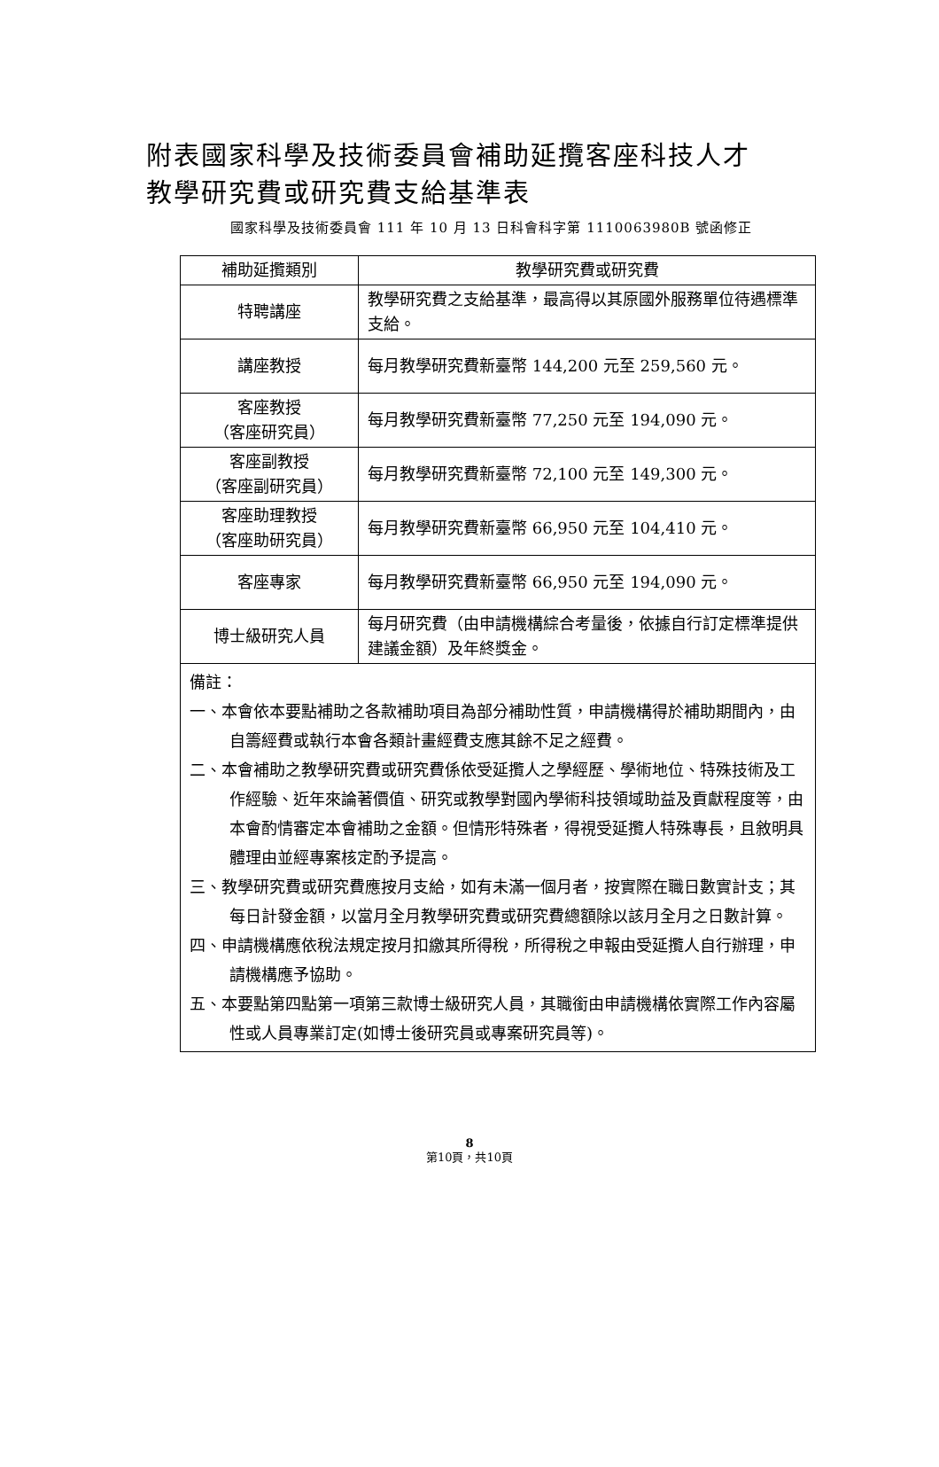附表國家科學及技術委員會補助延攬客座科技人才
教學研究費或研究費支給基準表
國家科學及技術委員會 111 年 10 月 13 日科會科字第 1110063980B 號函修正
| 補助延攬類別 | 教學研究費或研究費 |
| --- | --- |
| 特聘講座 | 教學研究費之支給基準，最高得以其原國外服務單位待遇標準支給。 |
| 講座教授 | 每月教學研究費新臺幣 144,200 元至 259,560 元。 |
| 客座教授 （客座研究員） | 每月教學研究費新臺幣 77,250 元至 194,090 元。 |
| 客座副教授 （客座副研究員） | 每月教學研究費新臺幣 72,100 元至 149,300 元。 |
| 客座助理教授 （客座助研究員） | 每月教學研究費新臺幣 66,950 元至 104,410 元。 |
| 客座專家 | 每月教學研究費新臺幣 66,950 元至 194,090 元。 |
| 博士級研究人員 | 每月研究費（由申請機構綜合考量後，依據自行訂定標準提供建議金額）及年終獎金。 |
| 備註： 一、本會依本要點補助之各款補助項目為部分補助性質，申請機構得於補助期間內，由自籌經費或執行本會各類計畫經費支應其餘不足之經費。 二、本會補助之教學研究費或研究費係依受延攬人之學經歷、學術地位、特殊技術及工作經驗、近年來論著價值、研究或教學對國內學術科技領域助益及貢獻程度等，由本會酌情審定本會補助之金額。但情形特殊者，得視受延攬人特殊專長，且敘明具體理由並經專案核定酌予提高。 三、教學研究費或研究費應按月支給，如有未滿一個月者，按實際在職日數實計支；其每日計發金額，以當月全月教學研究費或研究費總額除以該月全月之日數計算。 四、申請機構應依稅法規定按月扣繳其所得稅，所得稅之申報由受延攬人自行辦理，申請機構應予協助。 五、本要點第四點第一項第三款博士級研究人員，其職銜由申請機構依實際工作內容屬性或人員專業訂定(如博士後研究員或專案研究員等)。 | |
8
第10頁，共10頁